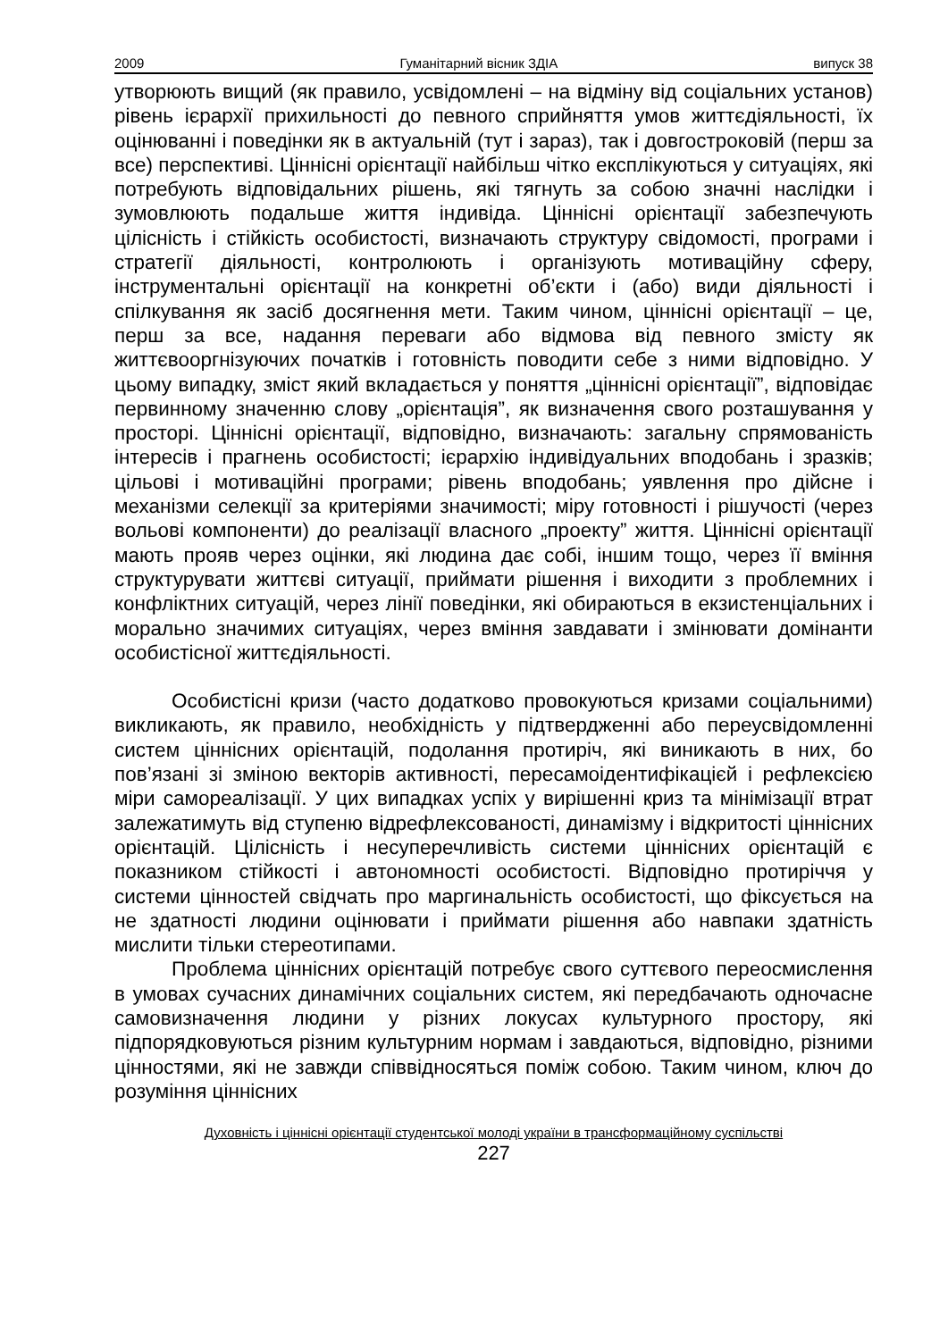2009 Гуманітарний вісник ЗДІА випуск 38
утворюють вищий (як правило, усвідомлені – на відміну від соціальних установ) рівень ієрархії прихильності до певного сприйняття умов життєдіяльності, їх оцінюванні і поведінки як в актуальній (тут і зараз), так і довгостроковій (перш за все) перспективі. Ціннісні орієнтації найбільш чітко експлікуються у ситуаціях, які потребують відповідальних рішень, які тягнуть за собою значні наслідки і зумовлюють подальше життя індивіда. Ціннісні орієнтації забезпечують цілісність і стійкість особистості, визначають структуру свідомості, програми і стратегії діяльності, контролюють і організують мотиваційну сферу, інструментальні орієнтації на конкретні об’єкти і (або) види діяльності і спілкування як засіб досягнення мети. Таким чином, ціннісні орієнтації – це, перш за все, надання переваги або відмова від певного змісту як життєвооргнізуючих початків і готовність поводити себе з ними відповідно. У цьому випадку, зміст який вкладається у поняття „ціннісні орієнтації”, відповідає первинному значенню слову „орієнтація”, як визначення свого розташування у просторі. Ціннісні орієнтації, відповідно, визначають: загальну спрямованість інтересів і прагнень особистості; ієрархію індивідуальних вподобань і зразків; цільові і мотиваційні програми; рівень вподобань; уявлення про дійсне і механізми селекції за критеріями значимості; міру готовності і рішучості (через вольові компоненти) до реалізації власного „проекту” життя. Ціннісні орієнтації мають прояв через оцінки, які людина дає собі, іншим тощо, через її вміння структурувати життєві ситуації, приймати рішення і виходити з проблемних і конфліктних ситуацій, через лінії поведінки, які обираються в екзистенціальних і морально значимих ситуаціях, через вміння завдавати і змінювати домінанти особистісної життєдіяльності.
Особистісні кризи (часто додатково провокуються кризами соціальними) викликають, як правило, необхідність у підтвердженні або переусвідомленні систем ціннісних орієнтацій, подолання протиріч, які виникають в них, бо пов’язані зі зміною векторів активності, пересамоідентифікацієй і рефлексією міри самореалізації. У цих випадках успіх у вирішенні криз та мінімізації втрат залежатимуть від ступеню відрефлексованості, динамізму і відкритості ціннісних орієнтацій. Цілісність і несуперечливість системи ціннісних орієнтацій є показником стійкості і автономності особистості. Відповідно протиріччя у системи цінностей свідчать про маргинальність особистості, що фіксується на не здатності людини оцінювати і приймати рішення або навпаки здатність мислити тільки стереотипами.
Проблема ціннісних орієнтацій потребує свого суттєвого переосмислення в умовах сучасних динамічних соціальних систем, які передбачають одночасне самовизначення людини у різних локусах культурного простору, які підпорядковуються різним культурним нормам і завдаються, відповідно, різними цінностями, які не завжди співвідносяться поміж собою. Таким чином, ключ до розуміння ціннісних
Духовність і ціннісні орієнтації студентської молоді україни в трансформаційному суспільстві
227